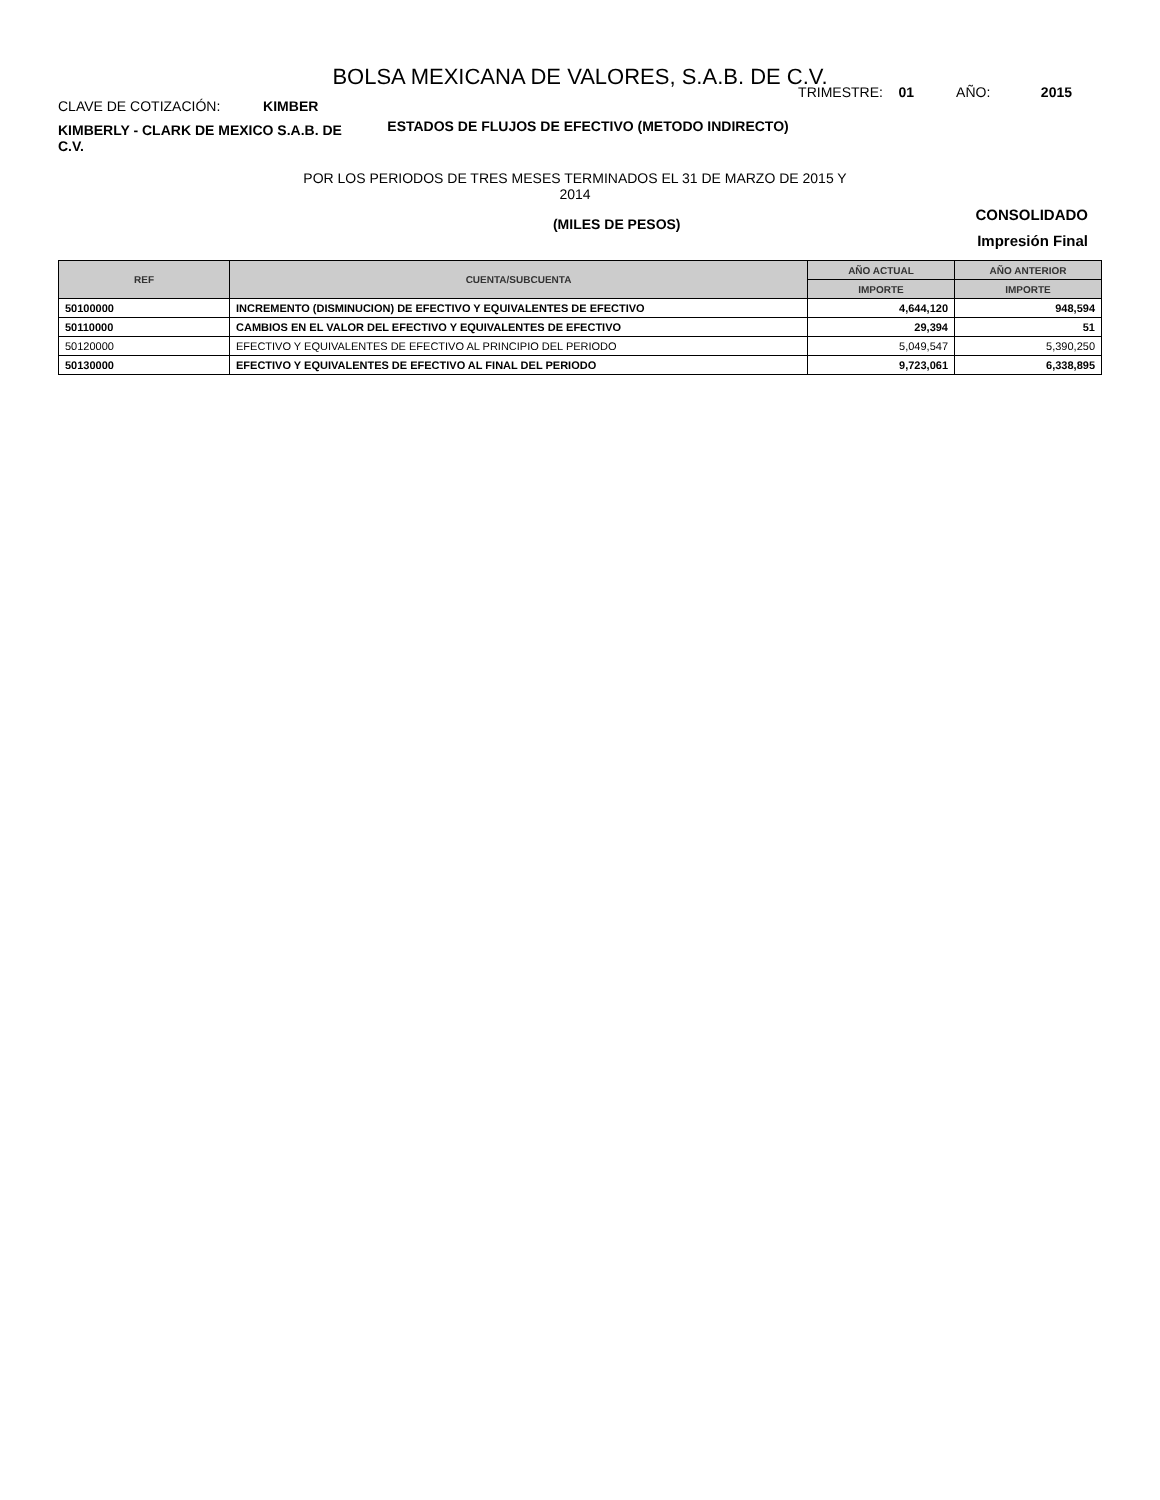BOLSA MEXICANA DE VALORES, S.A.B. DE C.V.
CLAVE DE COTIZACIÓN: KIMBER
TRIMESTRE: 01 AÑO: 2015
KIMBERLY - CLARK DE MEXICO S.A.B. DE C.V.
ESTADOS DE FLUJOS DE EFECTIVO (METODO INDIRECTO)
POR LOS PERIODOS DE TRES MESES TERMINADOS EL 31 DE MARZO DE 2015 Y
2014
(MILES DE PESOS)
CONSOLIDADO
Impresión Final
| REF | CUENTA/SUBCUENTA | AÑO ACTUAL | AÑO ANTERIOR |
| --- | --- | --- | --- |
| | | IMPORTE | IMPORTE |
| 50100000 | INCREMENTO (DISMINUCION) DE EFECTIVO Y EQUIVALENTES DE EFECTIVO | 4,644,120 | 948,594 |
| 50110000 | CAMBIOS EN EL VALOR DEL EFECTIVO Y EQUIVALENTES DE EFECTIVO | 29,394 | 51 |
| 50120000 | EFECTIVO Y EQUIVALENTES DE EFECTIVO AL PRINCIPIO DEL PERIODO | 5,049,547 | 5,390,250 |
| 50130000 | EFECTIVO Y EQUIVALENTES DE EFECTIVO AL FINAL DEL PERIODO | 9,723,061 | 6,338,895 |